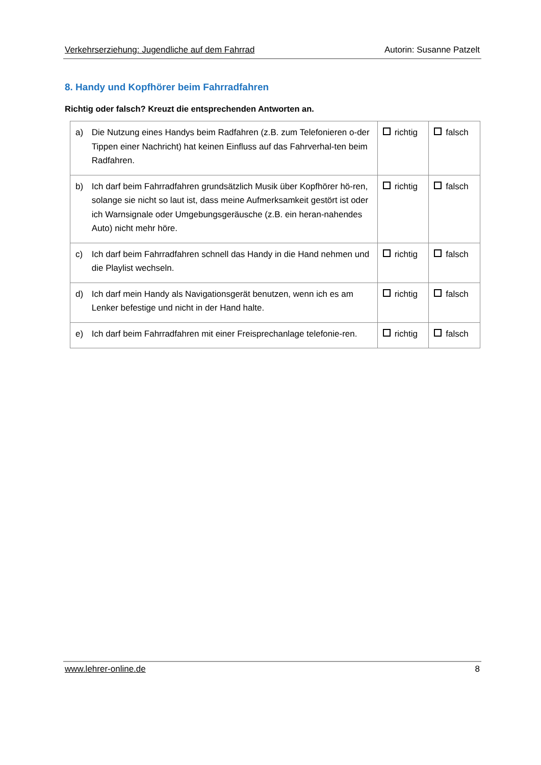Verkehrserziehung: Jugendliche auf dem Fahrrad Autorin: Susanne Patzelt
8. Handy und Kopfhörer beim Fahrradfahren
Richtig oder falsch? Kreuzt die entsprechenden Antworten an.
| a) | Die Nutzung eines Handys beim Radfahren (z.B. zum Telefonieren o-der Tippen einer Nachricht) hat keinen Einfluss auf das Fahrverhal-ten beim Radfahren. | richtig | falsch |
| b) | Ich darf beim Fahrradfahren grundsätzlich Musik über Kopfhörer hö-ren, solange sie nicht so laut ist, dass meine Aufmerksamkeit gestört ist oder ich Warnsignale oder Umgebungsgeräusche (z.B. ein heran-nahendes Auto) nicht mehr höre. | richtig | falsch |
| c) | Ich darf beim Fahrradfahren schnell das Handy in die Hand nehmen und die Playlist wechseln. | richtig | falsch |
| d) | Ich darf mein Handy als Navigationsgerät benutzen, wenn ich es am Lenker befestige und nicht in der Hand halte. | richtig | falsch |
| e) | Ich darf beim Fahrradfahren mit einer Freisprechanlage telefonie-ren. | richtig | falsch |
www.lehrer-online.de 8